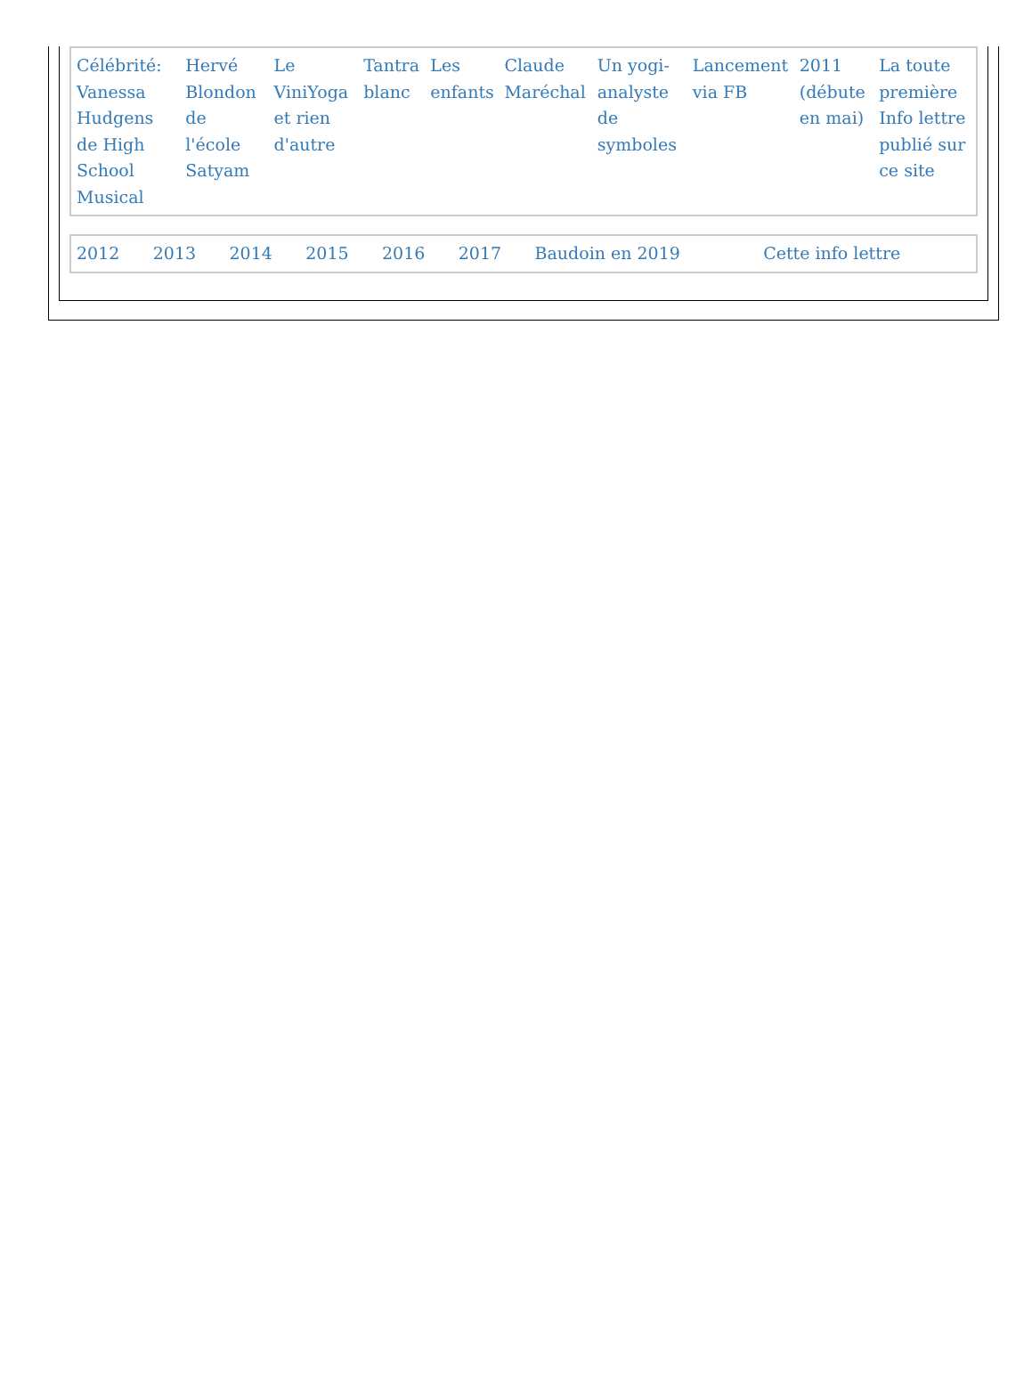| Célébrité: Vanessa Hudgens de High School Musical | Hervé Blondon de l'école Satyam | Le ViniYoga et rien d'autre | Tantra blanc | Les enfants | Claude Maréchal | Un yogi-analyste de symboles | Lancement via FB | 2011 (débute en mai) | La toute première Info lettre publié sur ce site |
| 2012 | 2013 | 2014 | 2015 | 2016 | 2017 | Baudoin en 2019 | Cette info lettre |